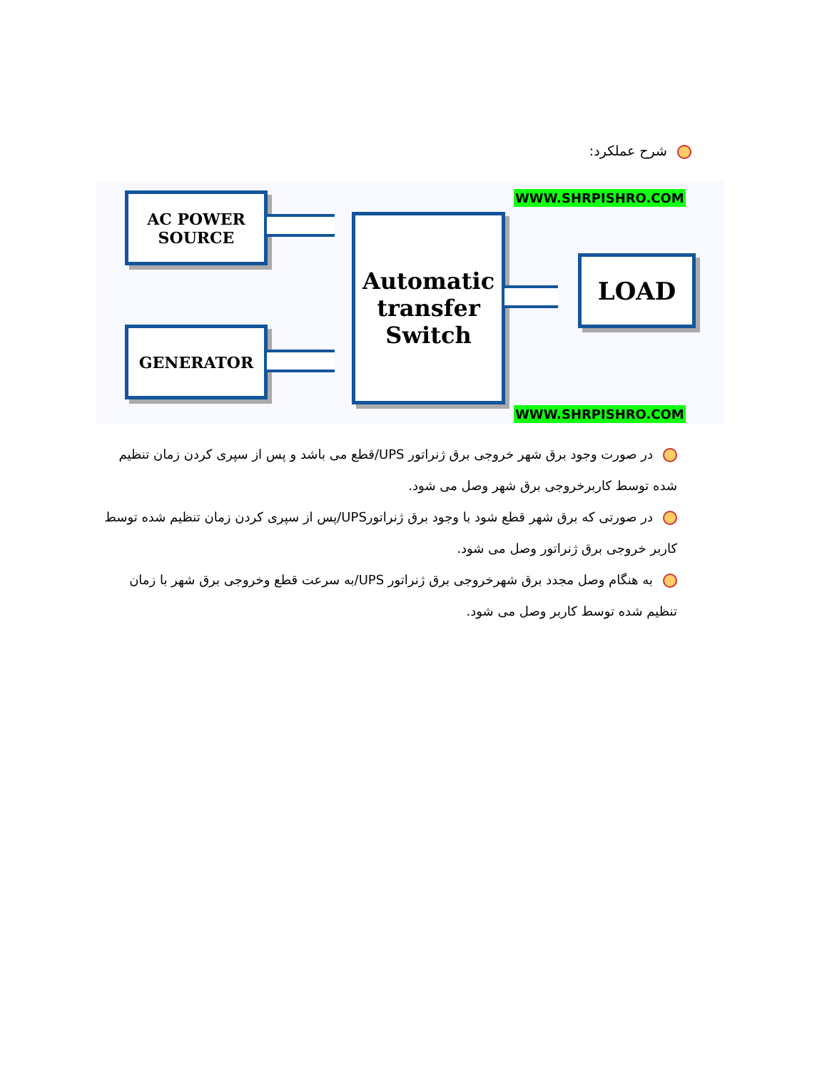شرح عملکرد:
WWW.SHRPISHRO.COM
AC POWER
SOURCE
Automatic
transfer
Switch
LOAD
GENERATOR
WWW.SHRPISHRO.COM
در صورت وجود برق شهر خروجی برق ژنراتور UPS/قطع می باشد و پس از سپری کردن زمان تنظیم شده توسط کاربرخروجی برق شهر وصل می شود.
در صورتی که برق شهر قطع شود با وجود برق ژنراتورUPS/پس از سپری کردن زمان تنظیم شده توسط کاربر خروجی برق ژنراتور وصل می شود.
به هنگام وصل مجدد برق شهرخروجی برق ژنراتور UPS/به سرعت قطع وخروجی برق شهر با زمان تنظیم شده توسط کاربر وصل می شود.